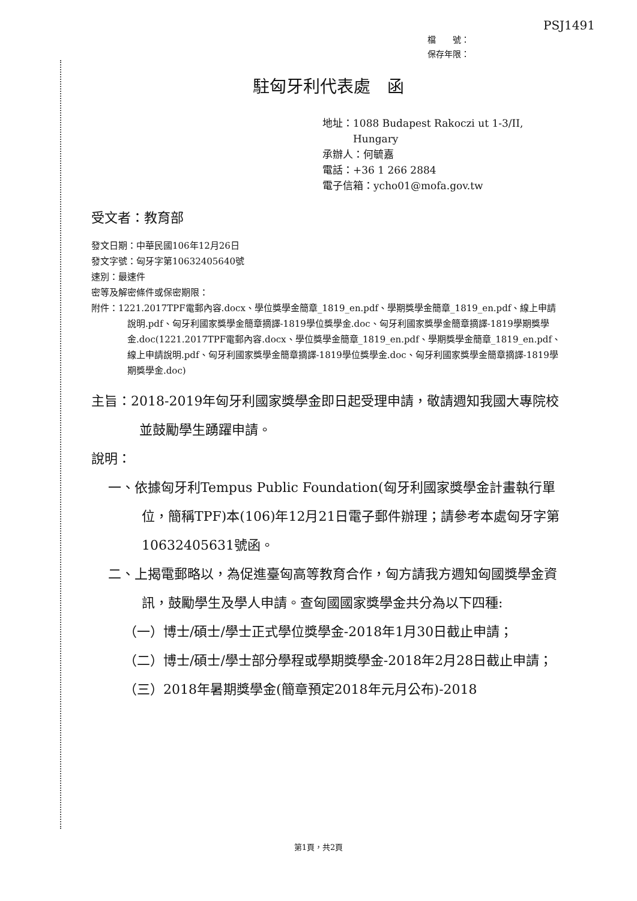PSJ1491
檔　　號：
保存年限：
駐匈牙利代表處　函
地址：1088 Budapest Rakoczi ut 1-3/II,
　　　Hungary
承辦人：何毓嘉
電話：+36 1 266 2884
電子信箱：ycho01@mofa.gov.tw
受文者：教育部
發文日期：中華民國106年12月26日
發文字號：匈牙字第10632405640號
速別：最速件
密等及解密條件或保密期限：
附件：1221.2017TPF電郵內容.docx、學位獎學金簡章_1819_en.pdf、學期獎學金簡章_1819_en.pdf、線上申請說明.pdf、匈牙利國家獎學金簡章摘譯-1819學位獎學金.doc、匈牙利國家獎學金簡章摘譯-1819學期獎學金.doc(1221.2017TPF電郵內容.docx、學位獎學金簡章_1819_en.pdf、學期獎學金簡章_1819_en.pdf、線上申請說明.pdf、匈牙利國家獎學金簡章摘譯-1819學位獎學金.doc、匈牙利國家獎學金簡章摘譯-1819學期獎學金.doc)
主旨：2018-2019年匈牙利國家獎學金即日起受理申請，敬請週知我國大專院校並鼓勵學生踴躍申請。
說明：
一、依據匈牙利Tempus Public Foundation(匈牙利國家獎學金計畫執行單位，簡稱TPF)本(106)年12月21日電子郵件辦理；請參考本處匈牙字第10632405631號函。
二、上揭電郵略以，為促進臺匈高等教育合作，匈方請我方週知匈國獎學金資訊，鼓勵學生及學人申請。查匈國國家獎學金共分為以下四種:
（一）博士/碩士/學士正式學位獎學金-2018年1月30日截止申請；
（二）博士/碩士/學士部分學程或學期獎學金-2018年2月28日截止申請；
（三）2018年暑期獎學金(簡章預定2018年元月公布)-2018
第1頁，共2頁